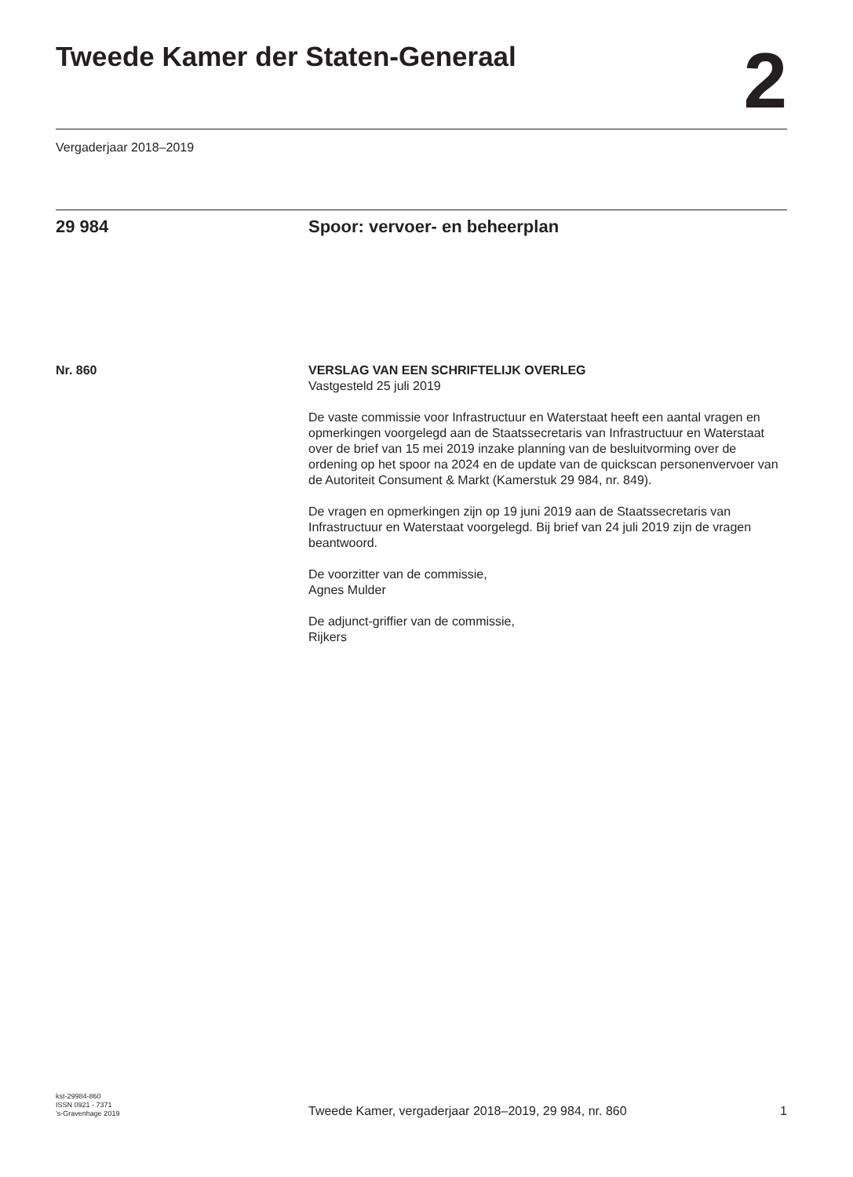Tweede Kamer der Staten-Generaal
2
Vergaderjaar 2018–2019
29 984 Spoor: vervoer- en beheerplan
Nr. 860 VERSLAG VAN EEN SCHRIFTELIJK OVERLEG
Vastgesteld 25 juli 2019
De vaste commissie voor Infrastructuur en Waterstaat heeft een aantal vragen en opmerkingen voorgelegd aan de Staatssecretaris van Infrastructuur en Waterstaat over de brief van 15 mei 2019 inzake planning van de besluitvorming over de ordening op het spoor na 2024 en de update van de quickscan personenvervoer van de Autoriteit Consument & Markt (Kamerstuk 29 984, nr. 849).
De vragen en opmerkingen zijn op 19 juni 2019 aan de Staatssecretaris van Infrastructuur en Waterstaat voorgelegd. Bij brief van 24 juli 2019 zijn de vragen beantwoord.
De voorzitter van de commissie,
Agnes Mulder
De adjunct-griffier van de commissie,
Rijkers
kst-29984-860
ISSN 0921 - 7371
’s-Gravenhage 2019
Tweede Kamer, vergaderjaar 2018–2019, 29 984, nr. 860
1